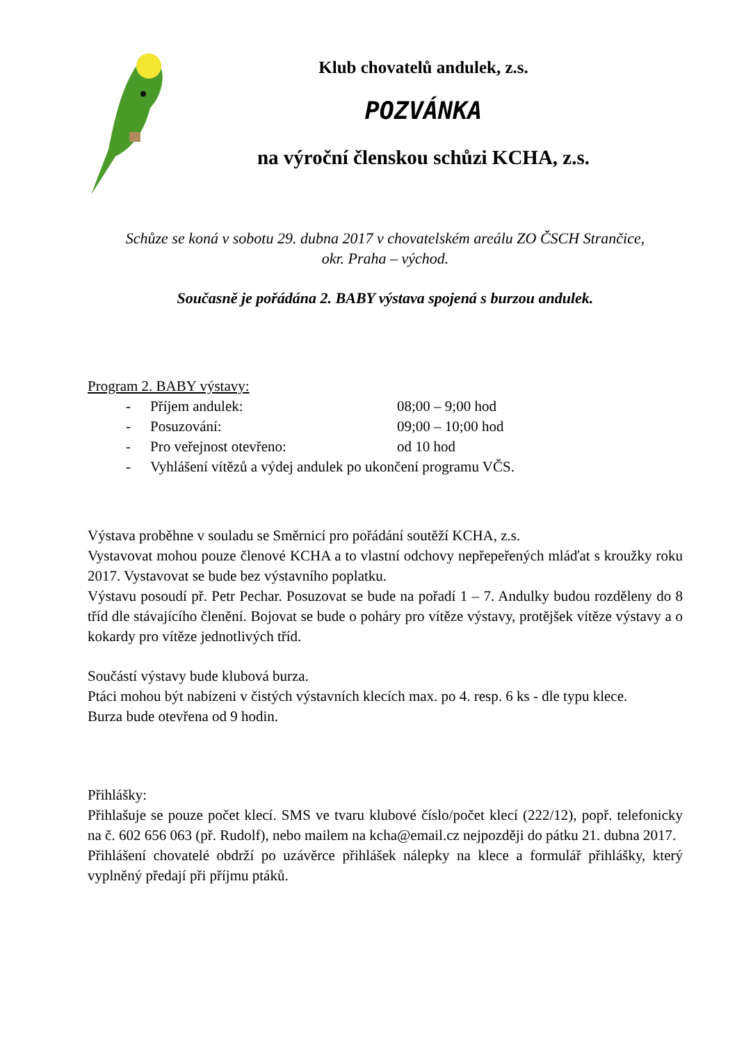Klub chovatelů andulek, z.s.
POZVÁNKA
na výroční členskou schůzi KCHA, z.s.
Schůze se koná v sobotu 29. dubna 2017 v chovatelském areálu ZO ČSCH Strančice,
okr. Praha – východ.
Současně je pořádána 2. BABY výstava spojená s burzou andulek.
Program 2. BABY výstavy:
- Příjem andulek: 08;00 – 9;00 hod
- Posuzování: 09;00 – 10;00 hod
- Pro veřejnost otevřeno: od 10 hod
- Vyhlášení vítězů a výdej andulek po ukončení programu VČS.
Výstava proběhne v souladu se Směrnicí pro pořádání soutěží KCHA, z.s.
Vystavovat mohou pouze členové KCHA a to vlastní odchovy nepřepeřených mláďat s kroužky roku 2017. Vystavovat se bude bez výstavního poplatku.
Výstavu posoudí př. Petr Pechar. Posuzovat se bude na pořadí 1 – 7. Andulky budou rozděleny do 8 tříd dle stávajícího členění. Bojovat se bude o poháry pro vítěze výstavy, protějšek vítěze výstavy a o kokardy pro vítěze jednotlivých tříd.
Součástí výstavy bude klubová burza.
Ptáci mohou být nabízeni v čistých výstavních klecích max. po 4. resp. 6 ks - dle typu klece.
Burza bude otevřena od 9 hodin.
Přihlášky:
Přihlašuje se pouze počet klecí. SMS ve tvaru klubové číslo/počet klecí (222/12), popř. telefonicky na č. 602 656 063 (př. Rudolf), nebo mailem na kcha@email.cz nejpozději do pátku 21. dubna 2017.
Přihlášení chovatelé obdrží po uzávěrce přihlášek nálepky na klece a formulář přihlášky, který vyplněný předají při příjmu ptáků.